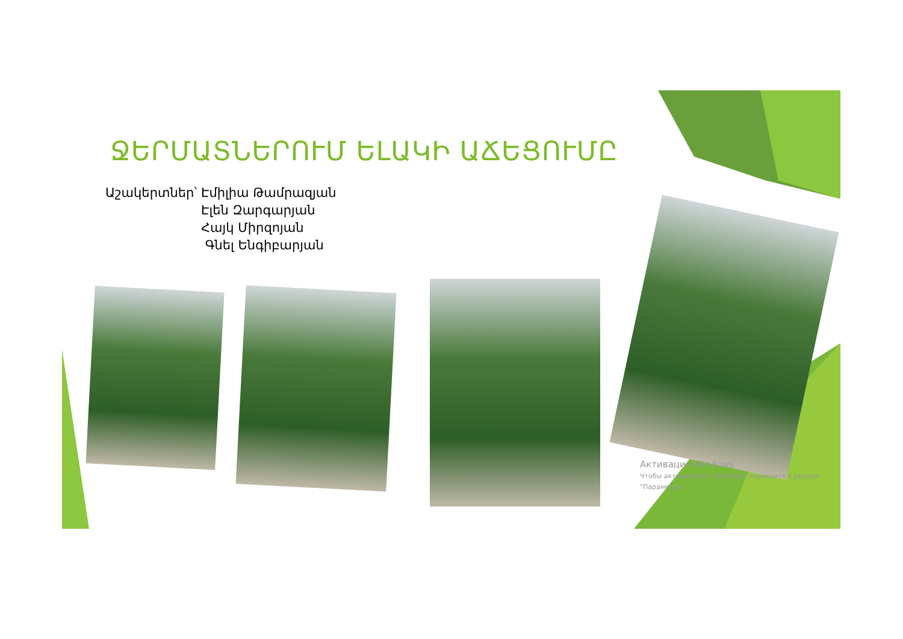ՋԵՐՄԱՏՆԵՐՈՒՄ ԵԼԱԿԻ ԱՃԵՑՈՒՄԸ
Աշակերտներ՝
Էմիլիա Թամրազյան Էլեն Զարգարյան Հայկ Միրզոյան Գնել Ենգիբարյան
Активация Windows
Чтобы активировать Windows, перейдите в раздел "Параметры".